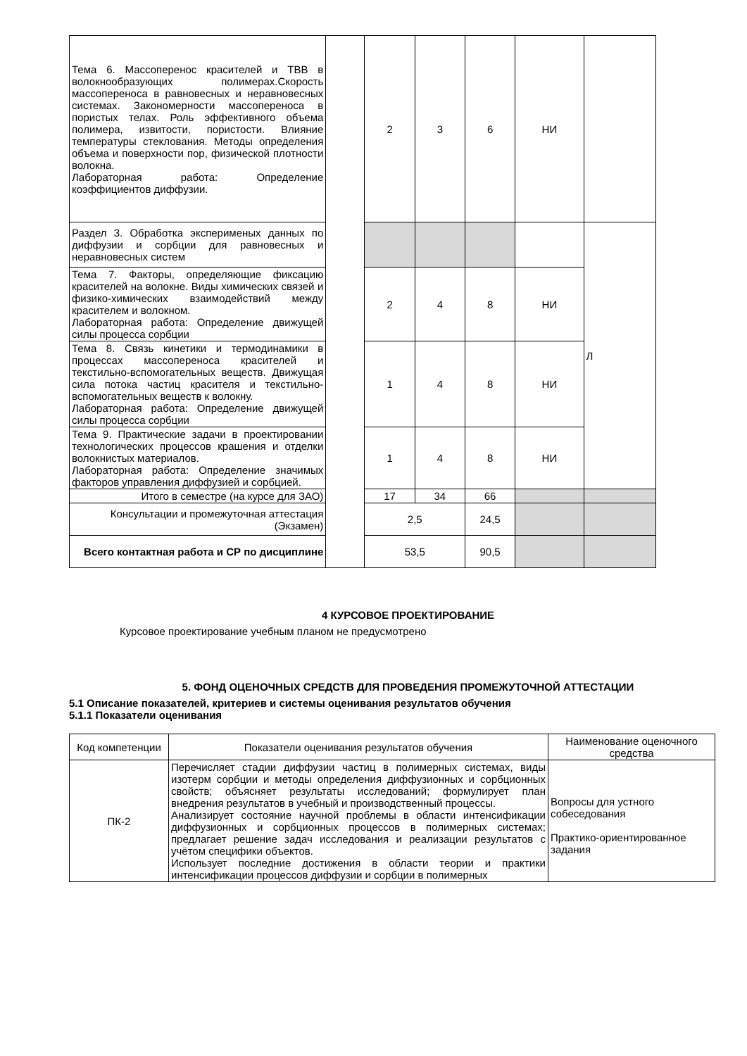| Тема 6. Массоперенос красителей и ТВВ в волокнообразующих полимерах.Скорость массопереноса в равновесных и неравновесных системах. Закономерности массопереноса в пористых телах. Роль эффективного объема полимера, извитости, пористости. Влияние температуры стеклования. Методы определения объема и поверхности пор, физической плотности волокна. Лабораторная работа: Определение коэффициентов диффузии. | | 2 | 3 | 6 | НИ | |
| Раздел 3. Обработка эксперименых данных по диффузии и сорбции для равновесных и неравновесных систем | | | | | | Л |
| Тема 7. Факторы, определяющие фиксацию красителей на волокне. Виды химических связей и физико-химических взаимодействий между красителем и волокном. Лабораторная работа: Определение движущей силы процесса сорбции | | 2 | 4 | 8 | НИ | |
| Тема 8. Связь кинетики и термодинамики в процессах массопереноса красителей и текстильно-вспомогательных веществ. Движущая сила потока частиц красителя и текстильно-вспомогательных веществ к волокну. Лабораторная работа: Определение движущей силы процесса сорбции | | 1 | 4 | 8 | НИ | |
| Тема 9. Практические задачи в проектировании технологических процессов крашения и отделки волокнистых материалов. Лабораторная работа: Определение значимых факторов управления диффузией и сорбцией. | | 1 | 4 | 8 | НИ | |
| Итого в семестре (на курсе для ЗАО) | | 17 | 34 | 66 | | |
| Консультации и промежуточная аттестация (Экзамен) | | 2,5 | | 24,5 | | |
| Всего контактная работа и СР по дисциплине | | 53,5 | | 90,5 | | |
4 КУРСОВОЕ ПРОЕКТИРОВАНИЕ
Курсовое проектирование учебным планом не предусмотрено
5. ФОНД ОЦЕНОЧНЫХ СРЕДСТВ ДЛЯ ПРОВЕДЕНИЯ ПРОМЕЖУТОЧНОЙ АТТЕСТАЦИИ
5.1 Описание показателей, критериев и системы оценивания результатов обучения
5.1.1 Показатели оценивания
| Код компетенции | Показатели оценивания результатов обучения | Наименование оценочного средства |
| ПК-2 | Перечисляет стадии диффузии частиц в полимерных системах, виды изотерм сорбции и методы определения диффузионных и сорбционных свойств; объясняет результаты исследований; формулирует план внедрения результатов в учебный и производственный процессы. Анализирует состояние научной проблемы в области интенсификации диффузионных и сорбционных процессов в полимерных системах; предлагает решение задач исследования и реализации результатов с учётом специфики объектов. Использует последние достижения в области теории и практики интенсификации процессов диффузии и сорбции в полимерных | Вопросы для устного собеседования Практико-ориентированное задания |